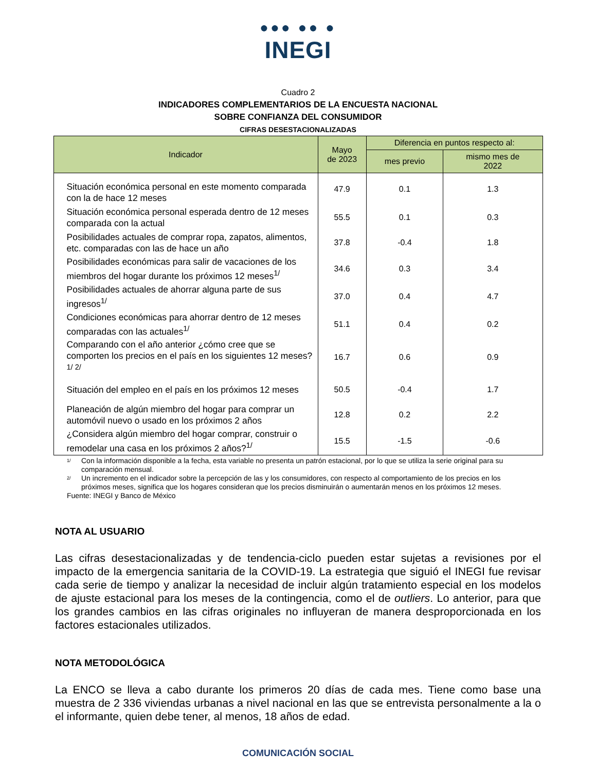●●● ●● ●
INEGI
Cuadro 2
INDICADORES COMPLEMENTARIOS DE LA ENCUESTA NACIONAL
SOBRE CONFIANZA DEL CONSUMIDOR
CIFRAS DESESTACIONALIZADAS
| Indicador | Mayo de 2023 | Diferencia en puntos respecto al: | |
| --- | --- | --- | --- |
| | | mes previo | mismo mes de 2022 |
| Situación económica personal en este momento comparada con la de hace 12 meses | 47.9 | 0.1 | 1.3 |
| Situación económica personal esperada dentro de 12 meses comparada con la actual | 55.5 | 0.1 | 0.3 |
| Posibilidades actuales de comprar ropa, zapatos, alimentos, etc. comparadas con las de hace un año | 37.8 | -0.4 | 1.8 |
| Posibilidades económicas para salir de vacaciones de los miembros del hogar durante los próximos 12 meses<sup>1/</sup> | 34.6 | 0.3 | 3.4 |
| Posibilidades actuales de ahorrar alguna parte de sus ingresos<sup>1/</sup> | 37.0 | 0.4 | 4.7 |
| Condiciones económicas para ahorrar dentro de 12 meses comparadas con las actuales<sup>1/</sup> | 51.1 | 0.4 | 0.2 |
| Comparando con el año anterior ¿cómo cree que se comporten los precios en el país en los siguientes 12 meses?<sup>1/ 2/</sup> | 16.7 | 0.6 | 0.9 |
| Situación del empleo en el país en los próximos 12 meses | 50.5 | -0.4 | 1.7 |
| Planeación de algún miembro del hogar para comprar un automóvil nuevo o usado en los próximos 2 años | 12.8 | 0.2 | 2.2 |
| ¿Considera algún miembro del hogar comprar, construir o remodelar una casa en los próximos 2 años?<sup>1/</sup> | 15.5 | -1.5 | -0.6 |
1/ Con la información disponible a la fecha, esta variable no presenta un patrón estacional, por lo que se utiliza la serie original para su comparación mensual.
2/ Un incremento en el indicador sobre la percepción de las y los consumidores, con respecto al comportamiento de los precios en los próximos meses, significa que los hogares consideran que los precios disminuirán o aumentarán menos en los próximos 12 meses.
Fuente: INEGI y Banco de México
NOTA AL USUARIO
Las cifras desestacionalizadas y de tendencia-ciclo pueden estar sujetas a revisiones por el impacto de la emergencia sanitaria de la COVID-19. La estrategia que siguió el INEGI fue revisar cada serie de tiempo y analizar la necesidad de incluir algún tratamiento especial en los modelos de ajuste estacional para los meses de la contingencia, como el de outliers. Lo anterior, para que los grandes cambios en las cifras originales no influyeran de manera desproporcionada en los factores estacionales utilizados.
NOTA METODOLÓGICA
La ENCO se lleva a cabo durante los primeros 20 días de cada mes. Tiene como base una muestra de 2 336 viviendas urbanas a nivel nacional en las que se entrevista personalmente a la o el informante, quien debe tener, al menos, 18 años de edad.
COMUNICACIÓN SOCIAL